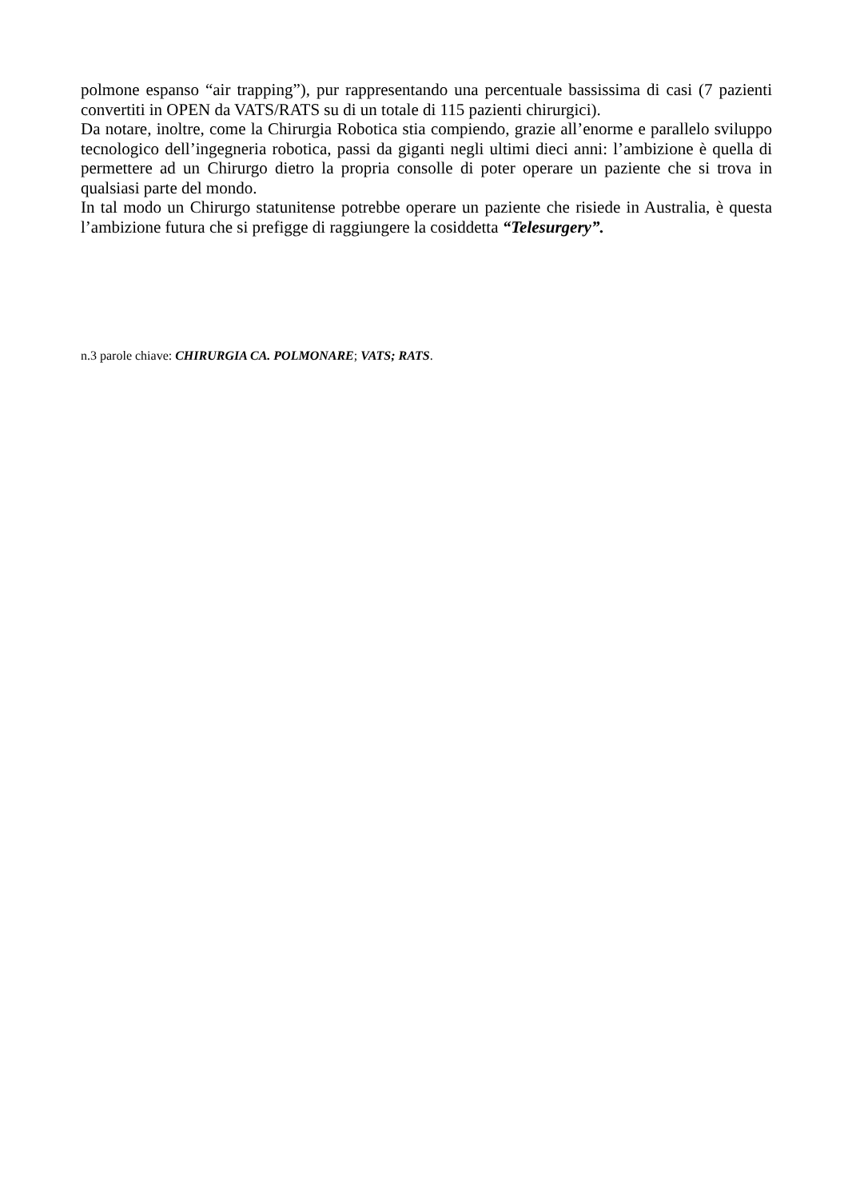polmone espanso “air trapping”), pur rappresentando una percentuale bassissima di casi (7 pazienti convertiti in OPEN da VATS/RATS su di un totale di 115 pazienti chirurgici).
Da notare, inoltre, come la Chirurgia Robotica stia compiendo, grazie all’enorme e parallelo sviluppo tecnologico dell’ingegneria robotica, passi da giganti negli ultimi dieci anni: l’ambizione è quella di permettere ad un Chirurgo dietro la propria consolle di poter operare un paziente che si trova in qualsiasi parte del mondo.
In tal modo un Chirurgo statunitense potrebbe operare un paziente che risiede in Australia, è questa l’ambizione futura che si prefigge di raggiungere la cosiddetta “Telesurgery”.
n.3 parole chiave: CHIRURGIA CA. POLMONARE; VATS; RATS.